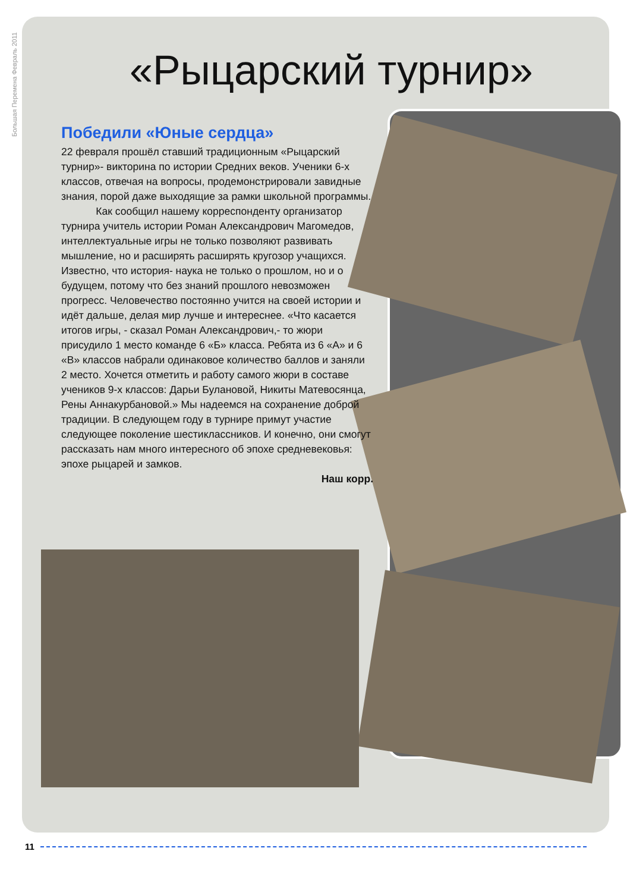Большая Перемена Февраль 2011
«Рыцарский турнир»
Победили «Юные сердца»
22 февраля прошёл ставший традиционным «Рыцарский турнир»- викторина по истории Средних веков. Ученики 6-х классов, отвечая на вопросы, продемонстрировали завидные знания, порой даже выходящие за рамки школьной программы.
Как сообщил нашему корреспонденту организатор турнира учитель истории Роман Александрович Магомедов, интеллектуальные игры не только позволяют развивать мышление, но и расширять расширять кругозор учащихся. Известно, что история- наука не только о прошлом, но и о будущем, потому что без знаний прошлого невозможен прогресс. Человечество постоянно учится на своей истории и идёт дальше, делая мир лучше и интереснее. «Что касается итогов игры, - сказал Роман Александрович,- то жюри присудило 1 место команде 6 «Б» класса. Ребята из 6 «А» и 6 «В» классов набрали одинаковое количество баллов и заняли 2 место. Хочется отметить и работу самого жюри в составе учеников 9-х классов: Дарьи Булановой, Никиты Матевосянца, Рены Аннакурбановой.» Мы надеемся на сохранение доброй традиции. В следующем году в турнире примут участие следующее поколение шестиклассников. И конечно, они смогут рассказать нам много интересного об эпохе средневековья: эпохе рыцарей и замков.
Наш корр.
11